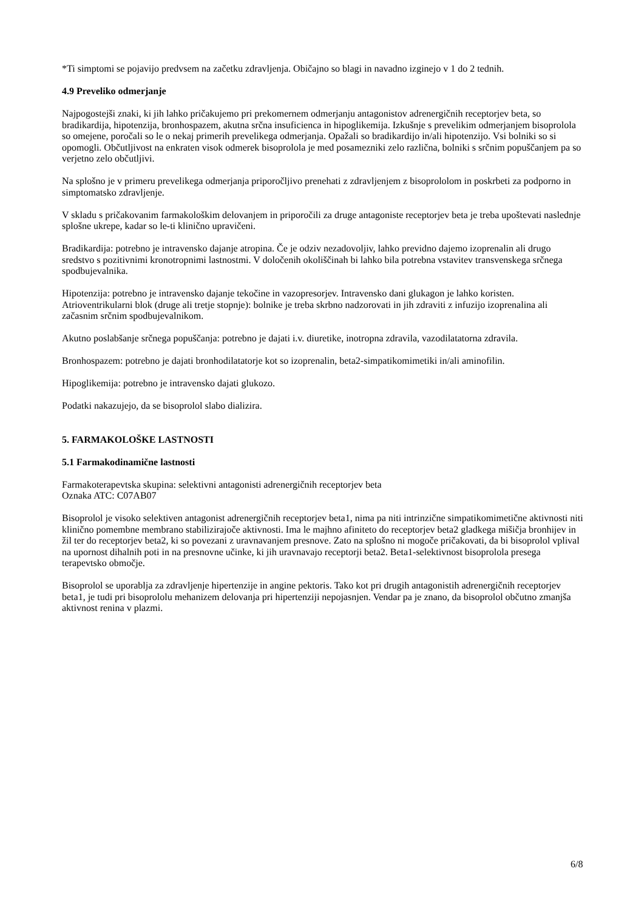*Ti simptomi se pojavijo predvsem na začetku zdravljenja. Običajno so blagi in navadno izginejo v 1 do 2 tednih.
4.9 Preveliko odmerjanje
Najpogostejši znaki, ki jih lahko pričakujemo pri prekomernem odmerjanju antagonistov adrenergičnih receptorjev beta, so bradikardija, hipotenzija, bronhospazem, akutna srčna insuficienca in hipoglikemija. Izkušnje s prevelikim odmerjanjem bisoprolola so omejene, poročali so le o nekaj primerih prevelikega odmerjanja. Opažali so bradikardijo in/ali hipotenzijo. Vsi bolniki so si opomogli. Občutljivost na enkraten visok odmerek bisoprolola je med posamezniki zelo različna, bolniki s srčnim popuščanjem pa so verjetno zelo občutljivi.
Na splošno je v primeru prevelikega odmerjanja priporočljivo prenehati z zdravljenjem z bisoprololom in poskrbeti za podporno in simptomatsko zdravljenje.
V skladu s pričakovanim farmakološkim delovanjem in priporočili za druge antagoniste receptorjev beta je treba upoštevati naslednje splošne ukrepe, kadar so le-ti klinično upravičeni.
Bradikardija: potrebno je intravensko dajanje atropina. Če je odziv nezadovoljiv, lahko previdno dajemo izoprenalin ali drugo sredstvo s pozitivnimi kronotropnimi lastnostmi. V določenih okoliščinah bi lahko bila potrebna vstavitev transvenskega srčnega spodbujevalnika.
Hipotenzija: potrebno je intravensko dajanje tekočine in vazopresorjev. Intravensko dani glukagon je lahko koristen.
Atrioventrikularni blok (druge ali tretje stopnje): bolnike je treba skrbno nadzorovati in jih zdraviti z infuzijo izoprenalina ali začasnim srčnim spodbujevalnikom.
Akutno poslabšanje srčnega popuščanja: potrebno je dajati i.v. diuretike, inotropna zdravila, vazodilatatorna zdravila.
Bronhospazem: potrebno je dajati bronhodilatatorje kot so izoprenalin, beta2-simpatikomimetiki in/ali aminofilin.
Hipoglikemija: potrebno je intravensko dajati glukozo.
Podatki nakazujejo, da se bisoprolol slabo dializira.
5. FARMAKOLOŠKE LASTNOSTI
5.1 Farmakodinamične lastnosti
Farmakoterapevtska skupina: selektivni antagonisti adrenergičnih receptorjev beta
Oznaka ATC: C07AB07
Bisoprolol je visoko selektiven antagonist adrenergičnih receptorjev beta1, nima pa niti intrinzične simpatikomimetične aktivnosti niti klinično pomembne membrano stabilizirajoče aktivnosti. Ima le majhno afiniteto do receptorjev beta2 gladkega mišičja bronhijev in žil ter do receptorjev beta2, ki so povezani z uravnavanjem presnove. Zato na splošno ni mogoče pričakovati, da bi bisoprolol vplival na upornost dihalnih poti in na presnovne učinke, ki jih uravnavajo receptorji beta2. Beta1-selektivnost bisoprolola presega terapevtsko območje.
Bisoprolol se uporablja za zdravljenje hipertenzije in angine pektoris. Tako kot pri drugih antagonistih adrenergičnih receptorjev beta1, je tudi pri bisoprololu mehanizem delovanja pri hipertenziji nepojasnjen. Vendar pa je znano, da bisoprolol občutno zmanjša aktivnost renina v plazmi.
6/8